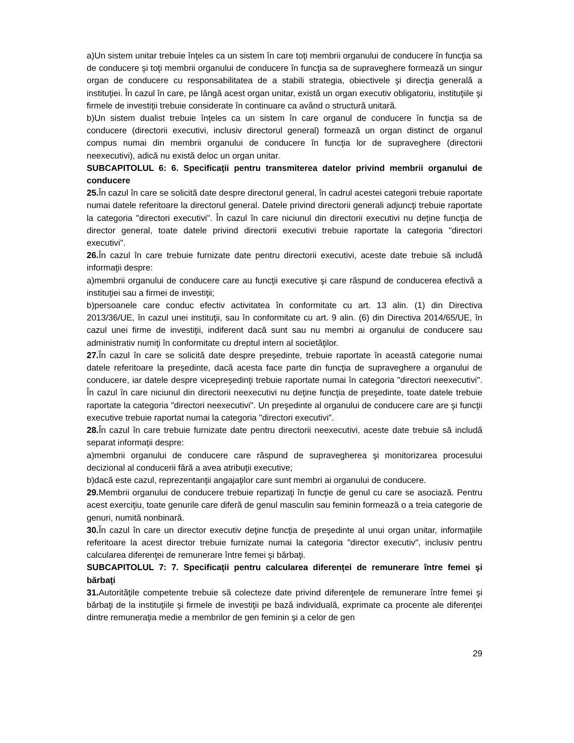a)Un sistem unitar trebuie înţeles ca un sistem în care toţi membrii organului de conducere în funcţia sa de conducere şi toţi membrii organului de conducere în funcţia sa de supraveghere formează un singur organ de conducere cu responsabilitatea de a stabili strategia, obiectivele şi direcţia generală a instituţiei. În cazul în care, pe lângă acest organ unitar, există un organ executiv obligatoriu, instituţiile şi firmele de investiţii trebuie considerate în continuare ca având o structură unitară.
b)Un sistem dualist trebuie înţeles ca un sistem în care organul de conducere în funcţia sa de conducere (directorii executivi, inclusiv directorul general) formează un organ distinct de organul compus numai din membrii organului de conducere în funcţia lor de supraveghere (directorii neexecutivi), adică nu există deloc un organ unitar.
SUBCAPITOLUL 6: 6. Specificaţii pentru transmiterea datelor privind membrii organului de conducere
25. În cazul în care se solicită date despre directorul general, în cadrul acestei categorii trebuie raportate numai datele referitoare la directorul general. Datele privind directorii generali adjuncţi trebuie raportate la categoria "directori executivi". În cazul în care niciunul din directorii executivi nu deţine funcţia de director general, toate datele privind directorii executivi trebuie raportate la categoria "directori executivi".
26. În cazul în care trebuie furnizate date pentru directorii executivi, aceste date trebuie să includă informaţii despre:
a)membrii organului de conducere care au funcţii executive şi care răspund de conducerea efectivă a instituţiei sau a firmei de investiţii;
b)persoanele care conduc efectiv activitatea în conformitate cu art. 13 alin. (1) din Directiva 2013/36/UE, în cazul unei instituţii, sau în conformitate cu art. 9 alin. (6) din Directiva 2014/65/UE, în cazul unei firme de investiţii, indiferent dacă sunt sau nu membri ai organului de conducere sau administrativ numiţi în conformitate cu dreptul intern al societăţilor.
27. În cazul în care se solicită date despre preşedinte, trebuie raportate în această categorie numai datele referitoare la preşedinte, dacă acesta face parte din funcţia de supraveghere a organului de conducere, iar datele despre vicepreşedinţi trebuie raportate numai în categoria "directori neexecutivi". În cazul în care niciunul din directorii neexecutivi nu deţine funcţia de preşedinte, toate datele trebuie raportate la categoria "directori neexecutivi". Un preşedinte al organului de conducere care are şi funcţii executive trebuie raportat numai la categoria "directori executivi".
28. În cazul în care trebuie furnizate date pentru directorii neexecutivi, aceste date trebuie să includă separat informaţii despre:
a)membrii organului de conducere care răspund de supravegherea şi monitorizarea procesului decizional al conducerii fără a avea atribuţii executive;
b)dacă este cazul, reprezentanţii angajaţilor care sunt membri ai organului de conducere.
29. Membrii organului de conducere trebuie repartizaţi în funcţie de genul cu care se asociază. Pentru acest exerciţiu, toate genurile care diferă de genul masculin sau feminin formează o a treia categorie de genuri, numită nonbinară.
30. În cazul în care un director executiv deţine funcţia de preşedinte al unui organ unitar, informaţiile referitoare la acest director trebuie furnizate numai la categoria "director executiv", inclusiv pentru calcularea diferenţei de remunerare între femei şi bărbaţi.
SUBCAPITOLUL 7: 7. Specificaţii pentru calcularea diferenţei de remunerare între femei şi bărbaţi
31. Autorităţile competente trebuie să colecteze date privind diferenţele de remunerare între femei şi bărbaţi de la instituţiile şi firmele de investiţii pe bază individuală, exprimate ca procente ale diferenţei dintre remuneraţia medie a membrilor de gen feminin şi a celor de gen
29